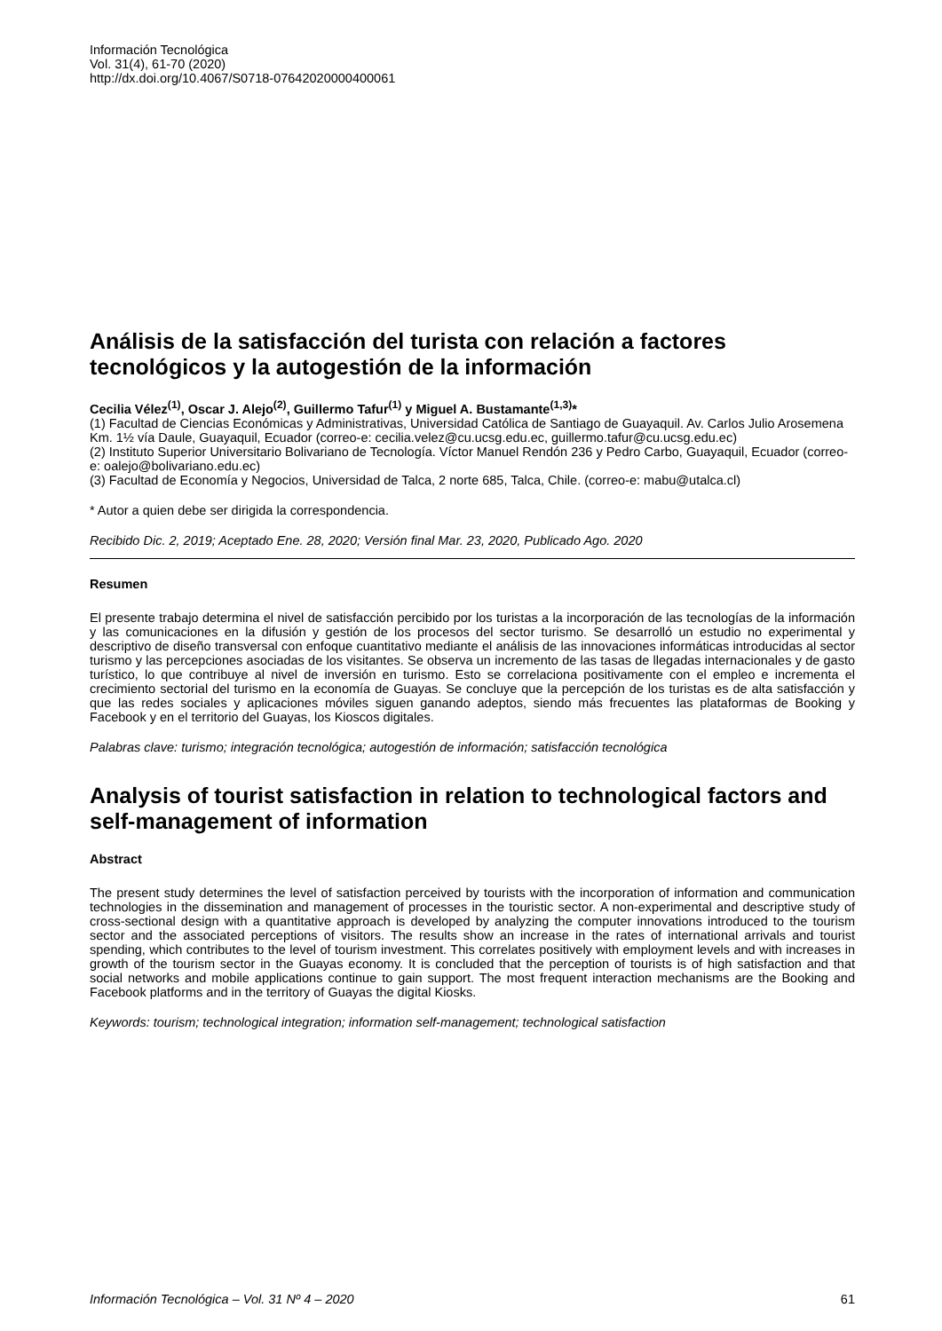Información Tecnológica
Vol. 31(4), 61-70 (2020)
http://dx.doi.org/10.4067/S0718-07642020000400061
Análisis de la satisfacción del turista con relación a factores tecnológicos y la autogestión de la información
Cecilia Vélez<sup>(1)</sup>, Oscar J. Alejo<sup>(2)</sup>, Guillermo Tafur<sup>(1)</sup> y Miguel A. Bustamante<sup>(1,3)</sup>*
(1) Facultad de Ciencias Económicas y Administrativas, Universidad Católica de Santiago de Guayaquil. Av. Carlos Julio Arosemena Km. 1½ vía Daule, Guayaquil, Ecuador (correo-e: cecilia.velez@cu.ucsg.edu.ec, guillermo.tafur@cu.ucsg.edu.ec)
(2) Instituto Superior Universitario Bolivariano de Tecnología. Víctor Manuel Rendón 236 y Pedro Carbo, Guayaquil, Ecuador (correo-e: oalejo@bolivariano.edu.ec)
(3) Facultad de Economía y Negocios, Universidad de Talca, 2 norte 685, Talca, Chile. (correo-e: mabu@utalca.cl)
* Autor a quien debe ser dirigida la correspondencia.
Recibido Dic. 2, 2019; Aceptado Ene. 28, 2020; Versión final Mar. 23, 2020, Publicado Ago. 2020
Resumen
El presente trabajo determina el nivel de satisfacción percibido por los turistas a la incorporación de las tecnologías de la información y las comunicaciones en la difusión y gestión de los procesos del sector turismo. Se desarrolló un estudio no experimental y descriptivo de diseño transversal con enfoque cuantitativo mediante el análisis de las innovaciones informáticas introducidas al sector turismo y las percepciones asociadas de los visitantes. Se observa un incremento de las tasas de llegadas internacionales y de gasto turístico, lo que contribuye al nivel de inversión en turismo. Esto se correlaciona positivamente con el empleo e incrementa el crecimiento sectorial del turismo en la economía de Guayas. Se concluye que la percepción de los turistas es de alta satisfacción y que las redes sociales y aplicaciones móviles siguen ganando adeptos, siendo más frecuentes las plataformas de Booking y Facebook y en el territorio del Guayas, los Kioscos digitales.
Palabras clave: turismo; integración tecnológica; autogestión de información; satisfacción tecnológica
Analysis of tourist satisfaction in relation to technological factors and self-management of information
Abstract
The present study determines the level of satisfaction perceived by tourists with the incorporation of information and communication technologies in the dissemination and management of processes in the touristic sector. A non-experimental and descriptive study of cross-sectional design with a quantitative approach is developed by analyzing the computer innovations introduced to the tourism sector and the associated perceptions of visitors. The results show an increase in the rates of international arrivals and tourist spending, which contributes to the level of tourism investment. This correlates positively with employment levels and with increases in growth of the tourism sector in the Guayas economy. It is concluded that the perception of tourists is of high satisfaction and that social networks and mobile applications continue to gain support. The most frequent interaction mechanisms are the Booking and Facebook platforms and in the territory of Guayas the digital Kiosks.
Keywords: tourism; technological integration; information self-management; technological satisfaction
Información Tecnológica – Vol. 31 Nº 4 – 2020 61